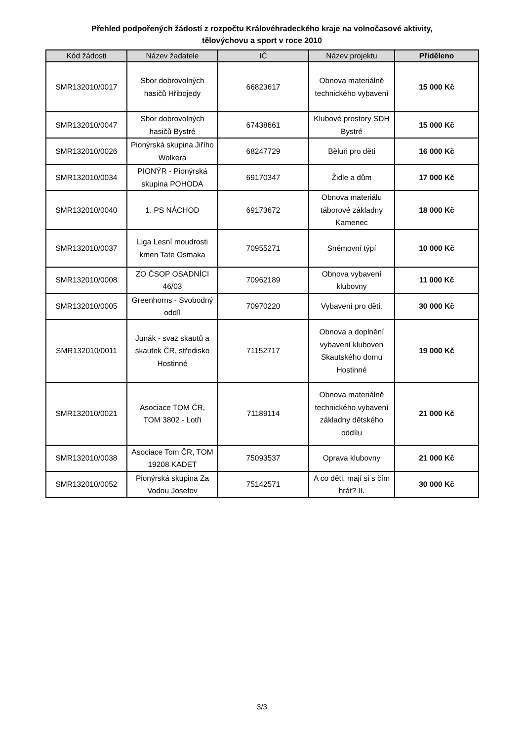Přehled podpořených žádostí z rozpočtu Královéhradeckého kraje na volnočasové aktivity,
tělovýchovu a sport v roce 2010
| Kód žádosti | Název žadatele | IČ | Název projektu | Přiděleno |
| --- | --- | --- | --- | --- |
| SMR132010/0017 | Sbor dobrovolných hasičů Hřibojedy | 66823617 | Obnova materiálně technického vybavení | 15 000 Kč |
| SMR132010/0047 | Sbor dobrovolných hasičů Bystré | 67438661 | Klubové prostory SDH Bystré | 15 000 Kč |
| SMR132010/0026 | Pionýrská skupina Jiřího Wolkera | 68247729 | Běluň pro děti | 16 000 Kč |
| SMR132010/0034 | PIONÝR - Pionýrská skupina POHODA | 69170347 | Židle a dům | 17 000 Kč |
| SMR132010/0040 | 1. PS NÁCHOD | 69173672 | Obnova materiálu táborové základny Kamenec | 18 000 Kč |
| SMR132010/0037 | Liga Lesní moudrosti kmen Tate Osmaka | 70955271 | Sněmovní týpí | 10 000 Kč |
| SMR132010/0008 | ZO ČSOP OSADNÍCI 46/03 | 70962189 | Obnova vybavení klubovny | 11 000 Kč |
| SMR132010/0005 | Greenhorns - Svobodný oddíl | 70970220 | Vybavení pro děti. | 30 000 Kč |
| SMR132010/0011 | Junák - svaz skautů a skautek ČR, středisko Hostinné | 71152717 | Obnova a doplnění vybavení kluboven Skautského domu Hostinné | 19 000 Kč |
| SMR132010/0021 | Asociace TOM ČR, TOM 3802 - Lotři | 71189114 | Obnova materiálně technického vybavení základny dětského oddílu | 21 000 Kč |
| SMR132010/0038 | Asociace Tom ČR, TOM 19208 KADET | 75093537 | Oprava klubovny | 21 000 Kč |
| SMR132010/0052 | Pionýrská skupina Za Vodou Josefov | 75142571 | A co děti, mají si s čím hrát? II. | 30 000 Kč |
3/3